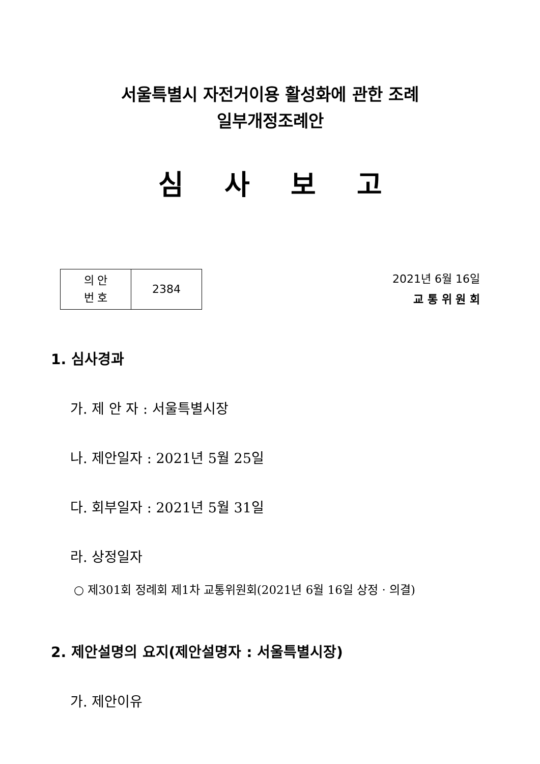서울특별시 자전거이용 활성화에 관한 조례
일부개정조례안
심사보고
| 의 안 번 호 | 2384 |
2021년 6월 16일
교 통 위 원 회
1. 심사경과
가. 제 안 자 : 서울특별시장
나. 제안일자 : 2021년 5월 25일
다. 회부일자 : 2021년 5월 31일
라. 상정일자
○ 제301회 정례회 제1차 교통위원회(2021년 6월 16일 상정 · 의결)
2. 제안설명의 요지(제안설명자 : 서울특별시장)
가. 제안이유